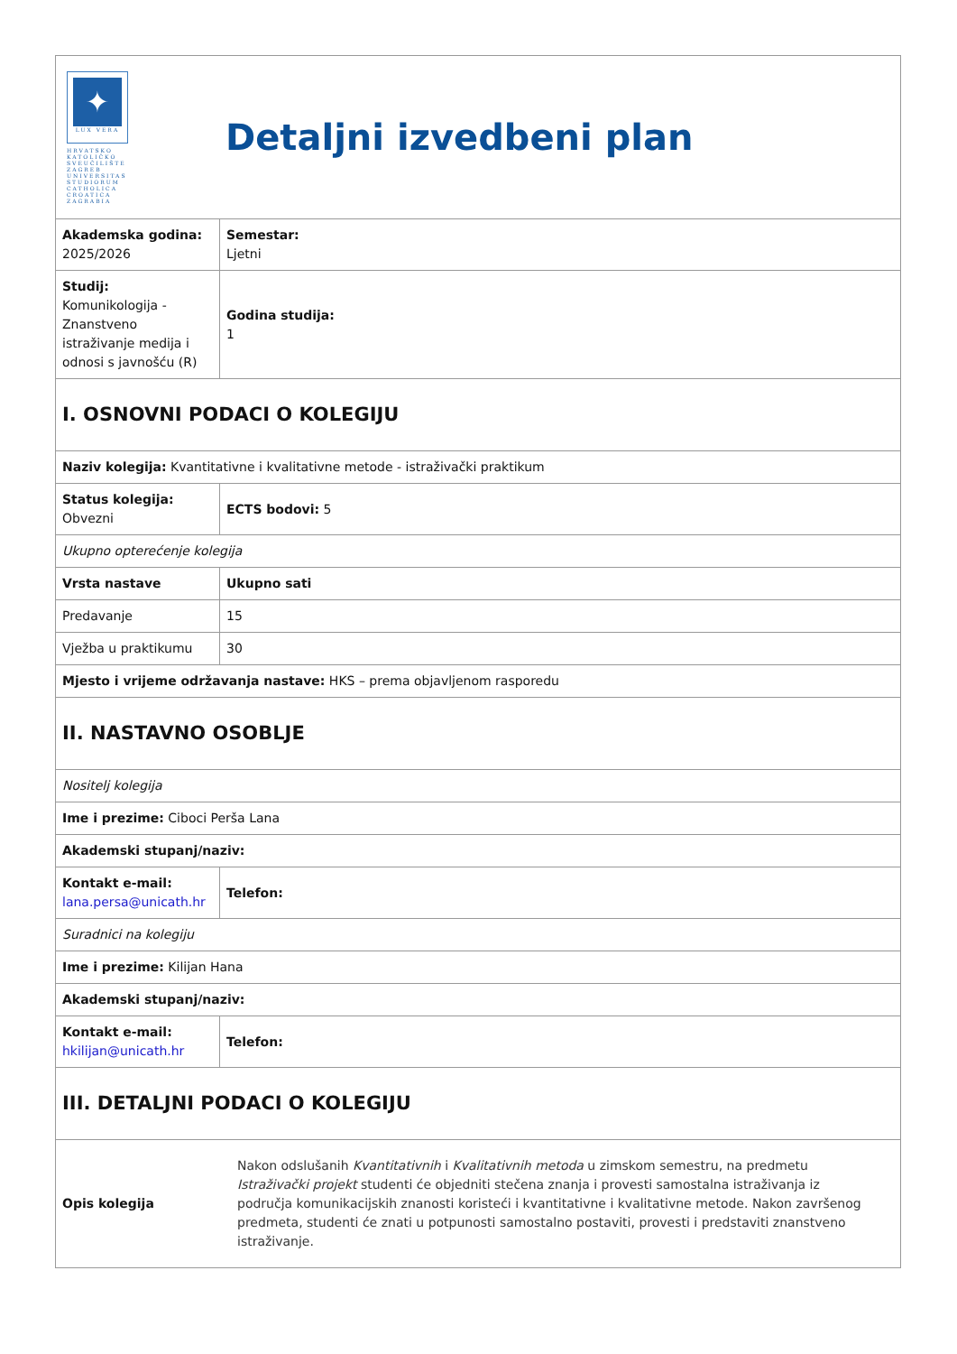| ✦ LUX VERA HRVATSKO KATOLIČKO SVEUČILIŠTE ZAGREB UNIVERSITAS STUDIORUM CATHOLICA CROATICA ZAGRABIA Detaljni izvedbeni plan | |
| Akademska godina: 2025/2026 | Semestar: Ljetni |
| Studij: Komunikologija - Znanstveno istraživanje medija i odnosi s javnošću (R) | Godina studija: 1 |
| I. OSNOVNI PODACI O KOLEGIJU | |
| Naziv kolegija: Kvantitativne i kvalitativne metode - istraživački praktikum | |
| Status kolegija: Obvezni | ECTS bodovi: 5 |
| Ukupno opterećenje kolegija | |
| Vrsta nastave | Ukupno sati |
| Predavanje | 15 |
| Vježba u praktikumu | 30 |
| Mjesto i vrijeme održavanja nastave: HKS – prema objavljenom rasporedu | |
| II. NASTAVNO OSOBLJE | |
| Nositelj kolegija | |
| Ime i prezime: Ciboci Perša Lana | |
| Akademski stupanj/naziv: | |
| Kontakt e-mail: lana.persa@unicath.hr | Telefon: |
| Suradnici na kolegiju | |
| Ime i prezime: Kilijan Hana | |
| Akademski stupanj/naziv: | |
| Kontakt e-mail: hkilijan@unicath.hr | Telefon: |
| III. DETALJNI PODACI O KOLEGIJU | |
| Opis kolegija Nakon odslušanih Kvantitativnih i Kvalitativnih metoda u zimskom semestru, na predmetu Istraživački projekt studenti će objedniti stečena znanja i provesti samostalna istraživanja iz područja komunikacijskih znanosti koristeći i kvantitativne i kvalitativne metode. Nakon završenog predmeta, studenti će znati u potpunosti samostalno postaviti, provesti i predstaviti znanstveno istraživanje. | |